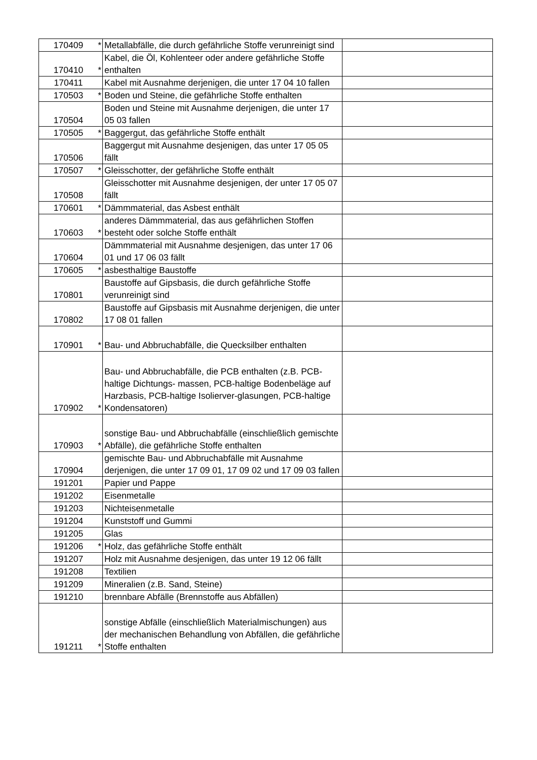| 170409 | * | Metallabfälle, die durch gefährliche Stoffe verunreinigt sind | |
| 170410 | * | Kabel, die Öl, Kohlenteer oder andere gefährliche Stoffe enthalten | |
| 170411 | | Kabel mit Ausnahme derjenigen, die unter 17 04 10 fallen | |
| 170503 | * | Boden und Steine, die gefährliche Stoffe enthalten | |
| 170504 | | Boden und Steine mit Ausnahme derjenigen, die unter 17 05 03 fallen | |
| 170505 | * | Baggergut, das gefährliche Stoffe enthält | |
| 170506 | | Baggergut mit Ausnahme desjenigen, das unter 17 05 05 fällt | |
| 170507 | * | Gleisschotter, der gefährliche Stoffe enthält | |
| 170508 | | Gleisschotter mit Ausnahme desjenigen, der unter 17 05 07 fällt | |
| 170601 | * | Dämmmaterial, das Asbest enthält | |
| 170603 | * | anderes Dämmmaterial, das aus gefährlichen Stoffen besteht oder solche Stoffe enthält | |
| 170604 | | Dämmmaterial mit Ausnahme desjenigen, das unter 17 06 01 und 17 06 03 fällt | |
| 170605 | * | asbesthaltige Baustoffe | |
| 170801 | | Baustoffe auf Gipsbasis, die durch gefährliche Stoffe verunreinigt sind | |
| 170802 | | Baustoffe auf Gipsbasis mit Ausnahme derjenigen, die unter 17 08 01 fallen | |
| 170901 | * | Bau- und Abbruchabfälle, die Quecksilber enthalten | |
| 170902 | * | Bau- und Abbruchabfälle, die PCB enthalten (z.B. PCB-haltige Dichtungs- massen, PCB-haltige Bodenbeläge auf Harzbasis, PCB-haltige Isolierver-glasungen, PCB-haltige Kondensatoren) | |
| 170903 | * | sonstige Bau- und Abbruchabfälle (einschließlich gemischte Abfälle), die gefährliche Stoffe enthalten | |
| 170904 | | gemischte Bau- und Abbruchabfälle mit Ausnahme derjenigen, die unter 17 09 01, 17 09 02 und 17 09 03 fallen | |
| 191201 | | Papier und Pappe | |
| 191202 | | Eisenmetalle | |
| 191203 | | Nichteisenmetalle | |
| 191204 | | Kunststoff und Gummi | |
| 191205 | | Glas | |
| 191206 | * | Holz, das gefährliche Stoffe enthält | |
| 191207 | | Holz mit Ausnahme desjenigen, das unter 19 12 06 fällt | |
| 191208 | | Textilien | |
| 191209 | | Mineralien (z.B. Sand, Steine) | |
| 191210 | | brennbare Abfälle (Brennstoffe aus Abfällen) | |
| 191211 | * | sonstige Abfälle (einschließlich Materialmischungen) aus der mechanischen Behandlung von Abfällen, die gefährliche Stoffe enthalten | |